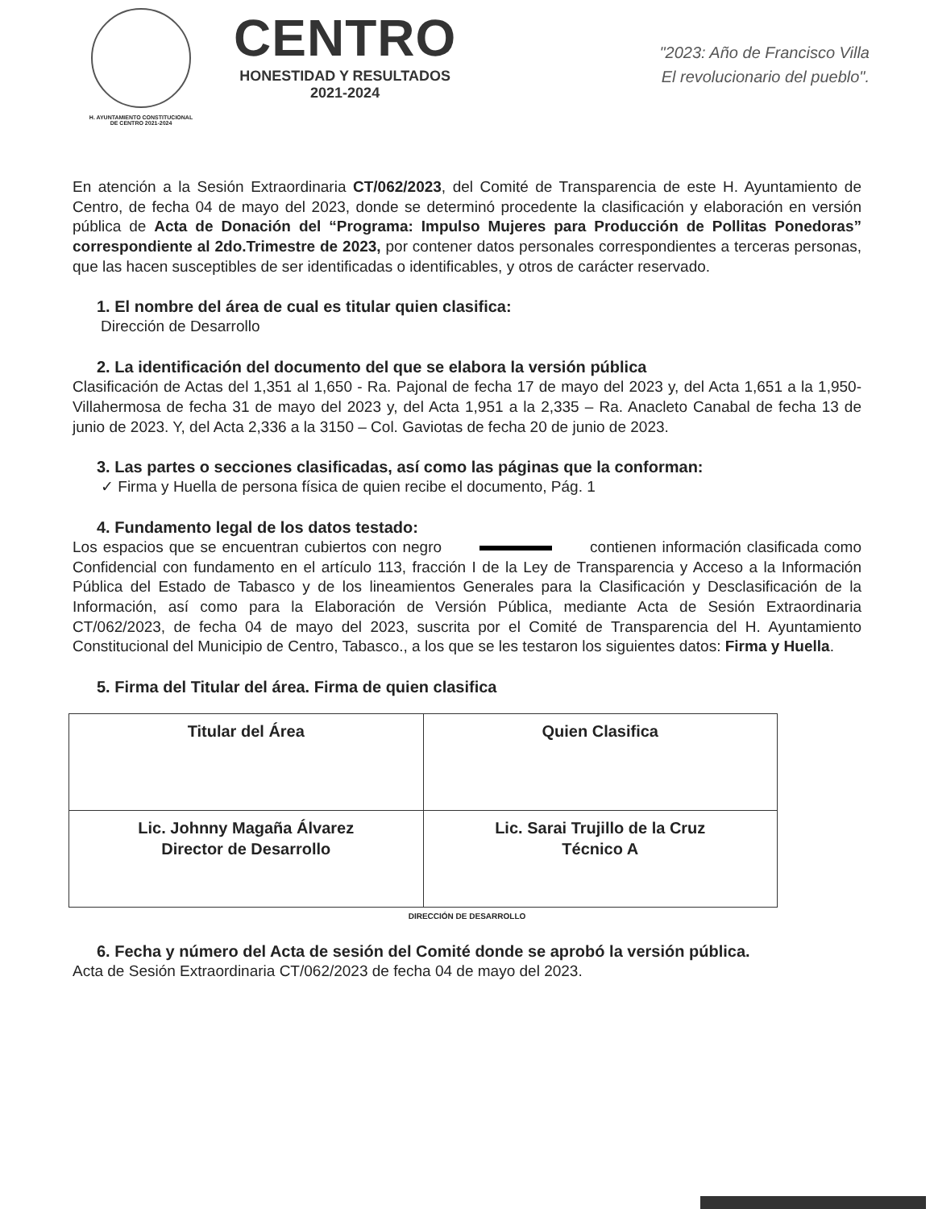H. AYUNTAMIENTO CONSTITUCIONAL
DE CENTRO 2021-2024
CENTRO
HONESTIDAD Y RESULTADOS
2021-2024
"2023: Año de Francisco Villa
El revolucionario del pueblo".
En atención a la Sesión Extraordinaria CT/062/2023, del Comité de Transparencia de este H. Ayuntamiento de Centro, de fecha 04 de mayo del 2023, donde se determinó procedente la clasificación y elaboración en versión pública de Acta de Donación del “Programa: Impulso Mujeres para Producción de Pollitas Ponedoras” correspondiente al 2do.Trimestre de 2023, por contener datos personales correspondientes a terceras personas, que las hacen susceptibles de ser identificadas o identificables, y otros de carácter reservado.
1. El nombre del área de cual es titular quien clasifica:
Dirección de Desarrollo
2. La identificación del documento del que se elabora la versión pública
Clasificación de Actas del 1,351 al 1,650 - Ra. Pajonal de fecha 17 de mayo del 2023 y, del Acta 1,651 a la 1,950- Villahermosa de fecha 31 de mayo del 2023 y, del Acta 1,951 a la 2,335 – Ra. Anacleto Canabal de fecha 13 de junio de 2023. Y, del Acta 2,336 a la 3150 – Col. Gaviotas de fecha 20 de junio de 2023.
3. Las partes o secciones clasificadas, así como las páginas que la conforman:
✓ Firma y Huella de persona física de quien recibe el documento, Pág. 1
4. Fundamento legal de los datos testado:
Los espacios que se encuentran cubiertos con negro contienen información clasificada como Confidencial con fundamento en el artículo 113, fracción I de la Ley de Transparencia y Acceso a la Información Pública del Estado de Tabasco y de los lineamientos Generales para la Clasificación y Desclasificación de la Información, así como para la Elaboración de Versión Pública, mediante Acta de Sesión Extraordinaria CT/062/2023, de fecha 04 de mayo del 2023, suscrita por el Comité de Transparencia del H. Ayuntamiento Constitucional del Municipio de Centro, Tabasco., a los que se les testaron los siguientes datos: Firma y Huella.
5. Firma del Titular del área. Firma de quien clasifica
| Titular del Área | Quien Clasifica |
| Lic. Johnny Magaña Álvarez Director de Desarrollo | Lic. Sarai Trujillo de la Cruz Técnico A |
DIRECCIÓN DE DESARROLLO
6. Fecha y número del Acta de sesión del Comité donde se aprobó la versión pública.
Acta de Sesión Extraordinaria CT/062/2023 de fecha 04 de mayo del 2023.